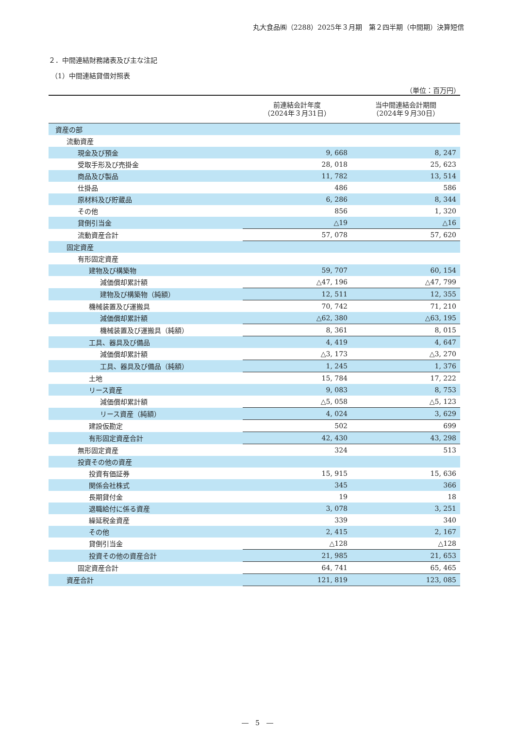丸大食品㈱（2288）2025年３月期　第２四半期（中間期）決算短信
２．中間連結財務諸表及び主な注記
（1）中間連結貸借対照表
（単位：百万円）
| | 前連結会計年度 （2024年３月31日） | 当中間連結会計期間 （2024年９月30日） |
| 資産の部 | | |
| 流動資産 | | |
| 現金及び預金 | 9, 668 | 8, 247 |
| 受取手形及び売掛金 | 28, 018 | 25, 623 |
| 商品及び製品 | 11, 782 | 13, 514 |
| 仕掛品 | 486 | 586 |
| 原材料及び貯蔵品 | 6, 286 | 8, 344 |
| その他 | 856 | 1, 320 |
| 貸倒引当金 | △19 | △16 |
| 流動資産合計 | 57, 078 | 57, 620 |
| 固定資産 | | |
| 有形固定資産 | | |
| 建物及び構築物 | 59, 707 | 60, 154 |
| 減価償却累計額 | △47, 196 | △47, 799 |
| 建物及び構築物（純額） | 12, 511 | 12, 355 |
| 機械装置及び運搬具 | 70, 742 | 71, 210 |
| 減価償却累計額 | △62, 380 | △63, 195 |
| 機械装置及び運搬具（純額） | 8, 361 | 8, 015 |
| 工具、器具及び備品 | 4, 419 | 4, 647 |
| 減価償却累計額 | △3, 173 | △3, 270 |
| 工具、器具及び備品（純額） | 1, 245 | 1, 376 |
| 土地 | 15, 784 | 17, 222 |
| リース資産 | 9, 083 | 8, 753 |
| 減価償却累計額 | △5, 058 | △5, 123 |
| リース資産（純額） | 4, 024 | 3, 629 |
| 建設仮勘定 | 502 | 699 |
| 有形固定資産合計 | 42, 430 | 43, 298 |
| 無形固定資産 | 324 | 513 |
| 投資その他の資産 | | |
| 投資有価証券 | 15, 915 | 15, 636 |
| 関係会社株式 | 345 | 366 |
| 長期貸付金 | 19 | 18 |
| 退職給付に係る資産 | 3, 078 | 3, 251 |
| 繰延税金資産 | 339 | 340 |
| その他 | 2, 415 | 2, 167 |
| 貸倒引当金 | △128 | △128 |
| 投資その他の資産合計 | 21, 985 | 21, 653 |
| 固定資産合計 | 64, 741 | 65, 465 |
| 資産合計 | 121, 819 | 123, 085 |
―　5　―